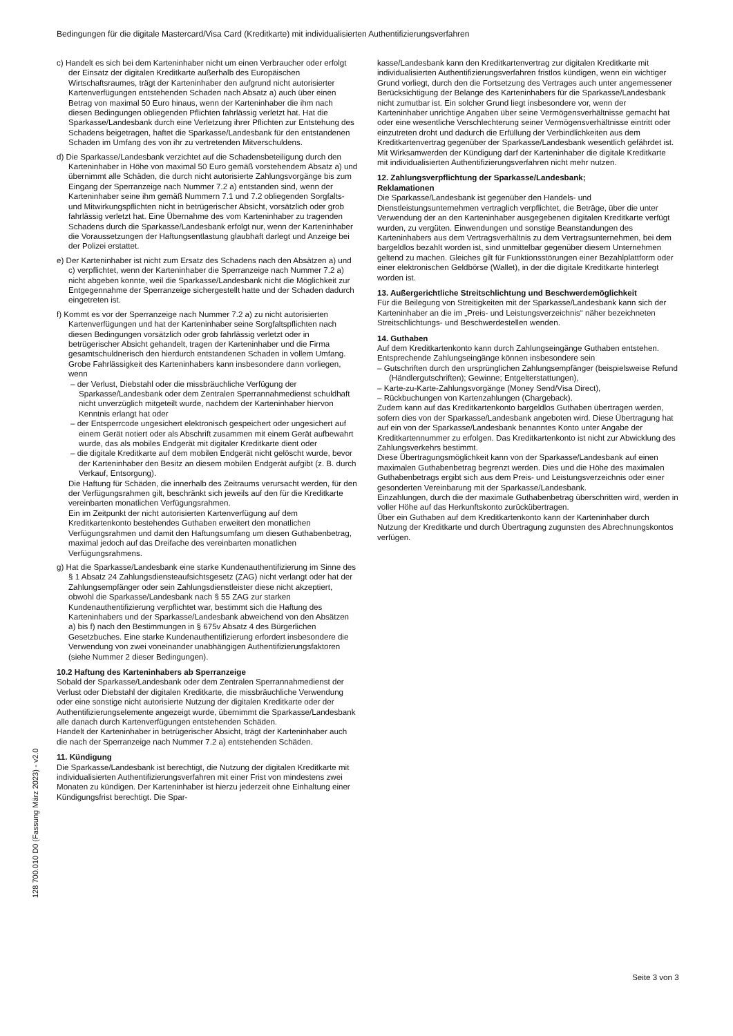Bedingungen für die digitale Mastercard/Visa Card (Kreditkarte) mit individualisierten Authentifizierungsverfahren
c) Handelt es sich bei dem Karteninhaber nicht um einen Verbraucher oder erfolgt der Einsatz der digitalen Kreditkarte außerhalb des Europäischen Wirtschaftsraumes, trägt der Karteninhaber den aufgrund nicht autorisierter Kartenverfügungen entstehenden Schaden nach Absatz a) auch über einen Betrag von maximal 50 Euro hinaus, wenn der Karteninhaber die ihm nach diesen Bedingungen obliegenden Pflichten fahrlässig verletzt hat. Hat die Sparkasse/Landesbank durch eine Verletzung ihrer Pflichten zur Entstehung des Schadens beigetragen, haftet die Sparkasse/Landesbank für den entstandenen Schaden im Umfang des von ihr zu vertretenden Mitverschuldens.
d) Die Sparkasse/Landesbank verzichtet auf die Schadensbeteiligung durch den Karteninhaber in Höhe von maximal 50 Euro gemäß vorstehendem Absatz a) und übernimmt alle Schäden, die durch nicht autorisierte Zahlungsvorgänge bis zum Eingang der Sperranzeige nach Nummer 7.2 a) entstanden sind, wenn der Karteninhaber seine ihm gemäß Nummern 7.1 und 7.2 obliegenden Sorgfalts- und Mitwirkungspflichten nicht in betrügerischer Absicht, vorsätzlich oder grob fahrlässig verletzt hat. Eine Übernahme des vom Karteninhaber zu tragenden Schadens durch die Sparkasse/Landesbank erfolgt nur, wenn der Karteninhaber die Voraussetzungen der Haftungsentlastung glaubhaft darlegt und Anzeige bei der Polizei erstattet.
e) Der Karteninhaber ist nicht zum Ersatz des Schadens nach den Absätzen a) und c) verpflichtet, wenn der Karteninhaber die Sperranzeige nach Nummer 7.2 a) nicht abgeben konnte, weil die Sparkasse/Landesbank nicht die Möglichkeit zur Entgegennahme der Sperranzeige sichergestellt hatte und der Schaden dadurch eingetreten ist.
f) Kommt es vor der Sperranzeige nach Nummer 7.2 a) zu nicht autorisierten Kartenverfügungen und hat der Karteninhaber seine Sorgfaltspflichten nach diesen Bedingungen vorsätzlich oder grob fahrlässig verletzt oder in betrügerischer Absicht gehandelt, tragen der Karteninhaber und die Firma gesamtschuldnerisch den hierdurch entstandenen Schaden in vollem Umfang. Grobe Fahrlässigkeit des Karteninhabers kann insbesondere dann vorliegen, wenn
– der Verlust, Diebstahl oder die missbräuchliche Verfügung der Sparkasse/Landesbank oder dem Zentralen Sperrannahmedienst schuldhaft nicht unverzüglich mitgeteilt wurde, nachdem der Karteninhaber hiervon Kenntnis erlangt hat oder
– der Entsperrcode ungesichert elektronisch gespeichert oder ungesichert auf einem Gerät notiert oder als Abschrift zusammen mit einem Gerät aufbewahrt wurde, das als mobiles Endgerät mit digitaler Kreditkarte dient oder
– die digitale Kreditkarte auf dem mobilen Endgerät nicht gelöscht wurde, bevor der Karteninhaber den Besitz an diesem mobilen Endgerät aufgibt (z. B. durch Verkauf, Entsorgung).
Die Haftung für Schäden, die innerhalb des Zeitraums verursacht werden, für den der Verfügungsrahmen gilt, beschränkt sich jeweils auf den für die Kreditkarte vereinbarten monatlichen Verfügungsrahmen.
Ein im Zeitpunkt der nicht autorisierten Kartenverfügung auf dem Kreditkartenkonto bestehendes Guthaben erweitert den monatlichen Verfügungsrahmen und damit den Haftungsumfang um diesen Guthabenbetrag, maximal jedoch auf das Dreifache des vereinbarten monatlichen Verfügungsrahmens.
g) Hat die Sparkasse/Landesbank eine starke Kundenauthentifizierung im Sinne des § 1 Absatz 24 Zahlungsdiensteaufsichtsgesetz (ZAG) nicht verlangt oder hat der Zahlungsempfänger oder sein Zahlungsdienstleister diese nicht akzeptiert, obwohl die Sparkasse/Landesbank nach § 55 ZAG zur starken Kundenauthentifizierung verpflichtet war, bestimmt sich die Haftung des Karteninhabers und der Sparkasse/Landesbank abweichend von den Absätzen a) bis f) nach den Bestimmungen in § 675v Absatz 4 des Bürgerlichen Gesetzbuches. Eine starke Kundenauthentifizierung erfordert insbesondere die Verwendung von zwei voneinander unabhängigen Authentifizierungsfaktoren (siehe Nummer 2 dieser Bedingungen).
10.2 Haftung des Karteninhabers ab Sperranzeige
Sobald der Sparkasse/Landesbank oder dem Zentralen Sperrannahmedienst der Verlust oder Diebstahl der digitalen Kreditkarte, die missbräuchliche Verwendung oder eine sonstige nicht autorisierte Nutzung der digitalen Kreditkarte oder der Authentifizierungselemente angezeigt wurde, übernimmt die Sparkasse/Landesbank alle danach durch Kartenverfügungen entstehenden Schäden.
Handelt der Karteninhaber in betrügerischer Absicht, trägt der Karteninhaber auch die nach der Sperranzeige nach Nummer 7.2 a) entstehenden Schäden.
11. Kündigung
Die Sparkasse/Landesbank ist berechtigt, die Nutzung der digitalen Kreditkarte mit individualisierten Authentifizierungsverfahren mit einer Frist von mindestens zwei Monaten zu kündigen. Der Karteninhaber ist hierzu jederzeit ohne Einhaltung einer Kündigungsfrist berechtigt. Die Spar-
kasse/Landesbank kann den Kreditkartenvertrag zur digitalen Kreditkarte mit individualisierten Authentifizierungsverfahren fristlos kündigen, wenn ein wichtiger Grund vorliegt, durch den die Fortsetzung des Vertrages auch unter angemessener Berücksichtigung der Belange des Karteninhabers für die Sparkasse/Landesbank nicht zumutbar ist. Ein solcher Grund liegt insbesondere vor, wenn der Karteninhaber unrichtige Angaben über seine Vermögensverhältnisse gemacht hat oder eine wesentliche Verschlechterung seiner Vermögensverhältnisse eintritt oder einzutreten droht und dadurch die Erfüllung der Verbindlichkeiten aus dem Kreditkartenvertrag gegenüber der Sparkasse/Landesbank wesentlich gefährdet ist.
Mit Wirksamwerden der Kündigung darf der Karteninhaber die digitale Kreditkarte mit individualisierten Authentifizierungsverfahren nicht mehr nutzen.
12. Zahlungsverpflichtung der Sparkasse/Landesbank;
Reklamationen
Die Sparkasse/Landesbank ist gegenüber den Handels- und Dienstleistungsunternehmen vertraglich verpflichtet, die Beträge, über die unter Verwendung der an den Karteninhaber ausgegebenen digitalen Kreditkarte verfügt wurden, zu vergüten. Einwendungen und sonstige Beanstandungen des Karteninhabers aus dem Vertragsverhältnis zu dem Vertragsunternehmen, bei dem bargeldlos bezahlt worden ist, sind unmittelbar gegenüber diesem Unternehmen geltend zu machen. Gleiches gilt für Funktionsstörungen einer Bezahlplattform oder einer elektronischen Geldbörse (Wallet), in der die digitale Kreditkarte hinterlegt worden ist.
13. Außergerichtliche Streitschlichtung und Beschwerdemöglichkeit
Für die Beilegung von Streitigkeiten mit der Sparkasse/Landesbank kann sich der Karteninhaber an die im „Preis- und Leistungsverzeichnis“ näher bezeichneten Streitschlichtungs- und Beschwerdestellen wenden.
14. Guthaben
Auf dem Kreditkartenkonto kann durch Zahlungseingänge Guthaben entstehen. Entsprechende Zahlungseingänge können insbesondere sein
– Gutschriften durch den ursprünglichen Zahlungsempfänger (beispielsweise Refund (Händlergutschriften); Gewinne; Entgelterstattungen),
– Karte-zu-Karte-Zahlungsvorgänge (Money Send/Visa Direct),
– Rückbuchungen von Kartenzahlungen (Chargeback).
Zudem kann auf das Kreditkartenkonto bargeldlos Guthaben übertragen werden, sofern dies von der Sparkasse/Landesbank angeboten wird. Diese Übertragung hat auf ein von der Sparkasse/Landesbank benanntes Konto unter Angabe der Kreditkartennummer zu erfolgen. Das Kreditkartenkonto ist nicht zur Abwicklung des Zahlungsverkehrs bestimmt.
Diese Übertragungsmöglichkeit kann von der Sparkasse/Landesbank auf einen maximalen Guthabenbetrag begrenzt werden. Dies und die Höhe des maximalen Guthabenbetrags ergibt sich aus dem Preis- und Leistungsverzeichnis oder einer gesonderten Vereinbarung mit der Sparkasse/Landesbank.
Einzahlungen, durch die der maximale Guthabenbetrag überschritten wird, werden in voller Höhe auf das Herkunftskonto zurückübertragen.
Über ein Guthaben auf dem Kreditkartenkonto kann der Karteninhaber durch Nutzung der Kreditkarte und durch Übertragung zugunsten des Abrechnungskontos verfügen.
128 700.010 D0 (Fassung März 2023) - v2.0
Seite 3 von 3